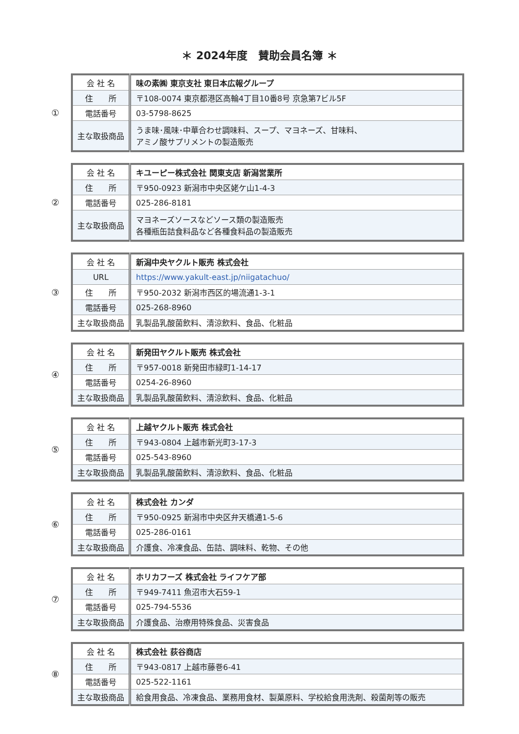＊ 2024年度　賛助会員名簿 ＊
①
| 会 社 名 | 味の素㈱ 東京支社 東日本広報グループ |
| 住 所 | 〒108-0074 東京都港区高輪4丁目10番8号 京急第7ビル5F |
| 電話番号 | 03-5798-8625 |
| 主な取扱商品 | うま味･風味･中華合わせ調味料、スープ、マヨネーズ、甘味料、 アミノ酸サプリメントの製造販売 |
②
| 会 社 名 | キユーピー株式会社 関東支店 新潟営業所 |
| 住 所 | 〒950-0923 新潟市中央区姥ケ山1-4-3 |
| 電話番号 | 025-286-8181 |
| 主な取扱商品 | マヨネーズソースなどソース類の製造販売 各種瓶缶詰食料品など各種食料品の製造販売 |
③
| 会 社 名 | 新潟中央ヤクルト販売 株式会社 |
| URL | https://www.yakult-east.jp/niigatachuo/ |
| 住 所 | 〒950-2032 新潟市西区的場流通1-3-1 |
| 電話番号 | 025-268-8960 |
| 主な取扱商品 | 乳製品乳酸菌飲料、清涼飲料、食品、化粧品 |
④
| 会 社 名 | 新発田ヤクルト販売 株式会社 |
| 住 所 | 〒957-0018 新発田市緑町1-14-17 |
| 電話番号 | 0254-26-8960 |
| 主な取扱商品 | 乳製品乳酸菌飲料、清涼飲料、食品、化粧品 |
⑤
| 会 社 名 | 上越ヤクルト販売 株式会社 |
| 住 所 | 〒943-0804 上越市新光町3-17-3 |
| 電話番号 | 025-543-8960 |
| 主な取扱商品 | 乳製品乳酸菌飲料、清涼飲料、食品、化粧品 |
⑥
| 会 社 名 | 株式会社 カンダ |
| 住 所 | 〒950-0925 新潟市中央区弁天橋通1-5-6 |
| 電話番号 | 025-286-0161 |
| 主な取扱商品 | 介護食、冷凍食品、缶詰、調味料、乾物、その他 |
⑦
| 会 社 名 | ホリカフーズ 株式会社 ライフケア部 |
| 住 所 | 〒949-7411 魚沼市大石59-1 |
| 電話番号 | 025-794-5536 |
| 主な取扱商品 | 介護食品、治療用特殊食品、災害食品 |
⑧
| 会 社 名 | 株式会社 荻谷商店 |
| 住 所 | 〒943-0817 上越市藤巻6-41 |
| 電話番号 | 025-522-1161 |
| 主な取扱商品 | 給食用食品、冷凍食品、業務用食材、製菓原料、学校給食用洗剤、殺菌剤等の販売 |